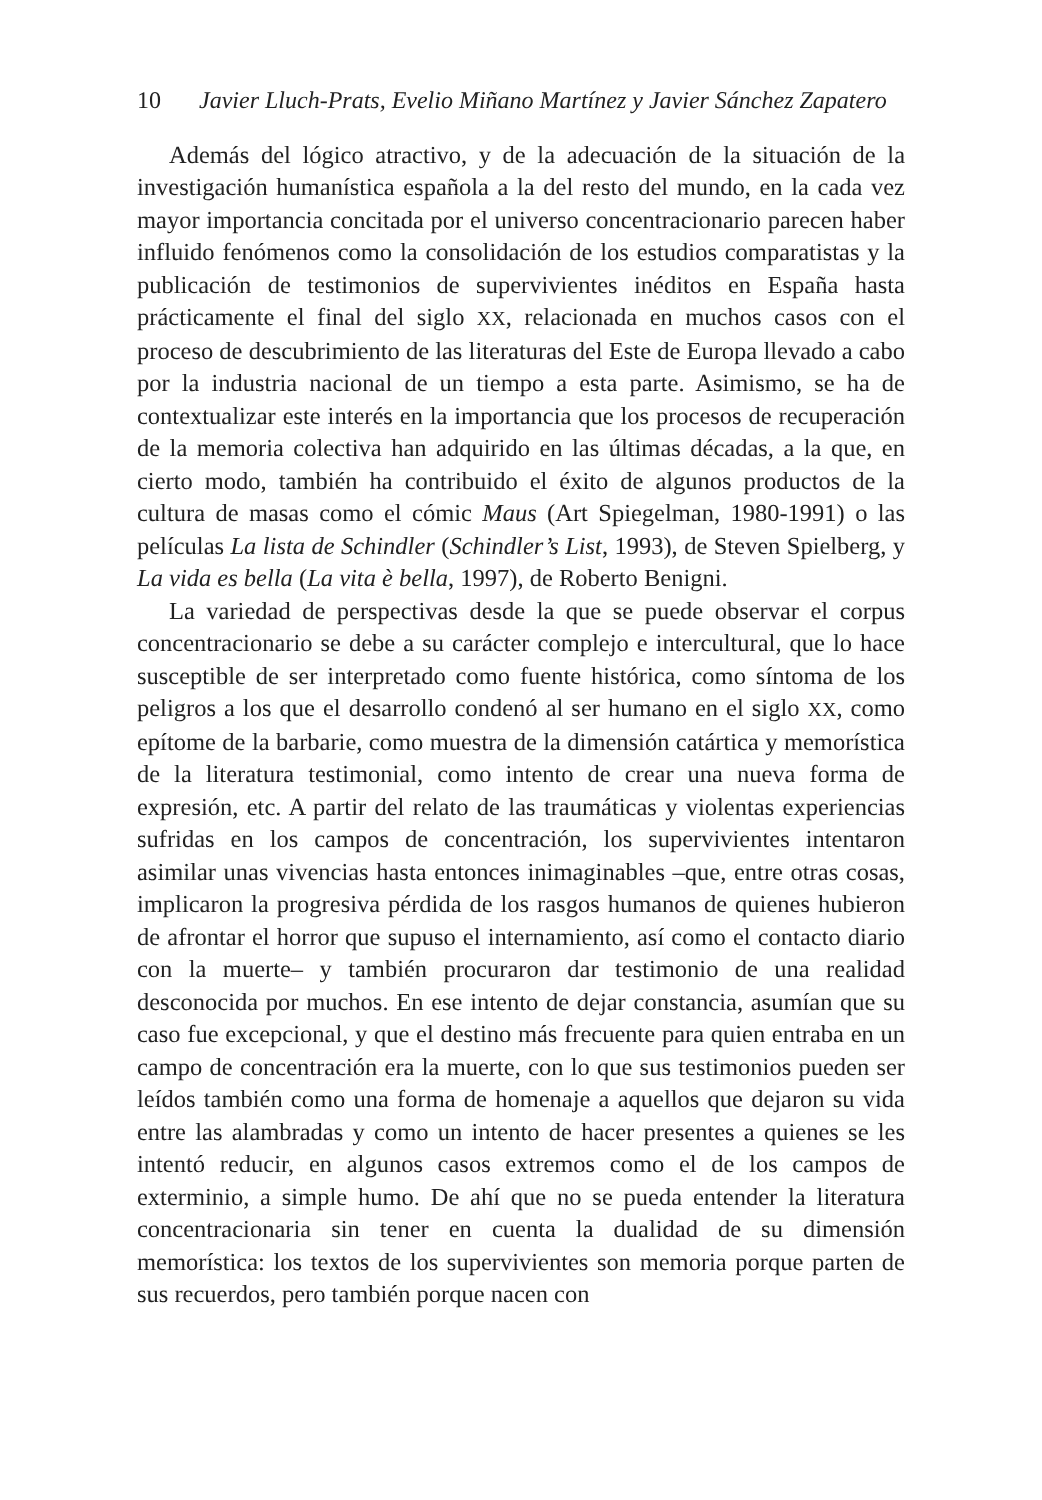10 Javier Lluch-Prats, Evelio Miñano Martínez y Javier Sánchez Zapatero
Además del lógico atractivo, y de la adecuación de la situación de la investigación humanística española a la del resto del mundo, en la cada vez mayor importancia concitada por el universo concentracionario parecen haber influido fenómenos como la consolidación de los estudios comparatistas y la publicación de testimonios de supervivientes inéditos en España hasta prácticamente el final del siglo XX, relacionada en muchos casos con el proceso de descubrimiento de las literaturas del Este de Europa llevado a cabo por la industria nacional de un tiempo a esta parte. Asimismo, se ha de contextualizar este interés en la importancia que los procesos de recuperación de la memoria colectiva han adquirido en las últimas décadas, a la que, en cierto modo, también ha contribuido el éxito de algunos productos de la cultura de masas como el cómic Maus (Art Spiegelman, 1980-1991) o las películas La lista de Schindler (Schindler’s List, 1993), de Steven Spielberg, y La vida es bella (La vita è bella, 1997), de Roberto Benigni.
La variedad de perspectivas desde la que se puede observar el corpus concentracionario se debe a su carácter complejo e intercultural, que lo hace susceptible de ser interpretado como fuente histórica, como síntoma de los peligros a los que el desarrollo condenó al ser humano en el siglo XX, como epítome de la barbarie, como muestra de la dimensión catártica y memorística de la literatura testimonial, como intento de crear una nueva forma de expresión, etc. A partir del relato de las traumáticas y violentas experiencias sufridas en los campos de concentración, los supervivientes intentaron asimilar unas vivencias hasta entonces inimaginables –que, entre otras cosas, implicaron la progresiva pérdida de los rasgos humanos de quienes hubieron de afrontar el horror que supuso el internamiento, así como el contacto diario con la muerte– y también procuraron dar testimonio de una realidad desconocida por muchos. En ese intento de dejar constancia, asumían que su caso fue excepcional, y que el destino más frecuente para quien entraba en un campo de concentración era la muerte, con lo que sus testimonios pueden ser leídos también como una forma de homenaje a aquellos que dejaron su vida entre las alambradas y como un intento de hacer presentes a quienes se les intentó reducir, en algunos casos extremos como el de los campos de exterminio, a simple humo. De ahí que no se pueda entender la literatura concentracionaria sin tener en cuenta la dualidad de su dimensión memorística: los textos de los supervivientes son memoria porque parten de sus recuerdos, pero también porque nacen con